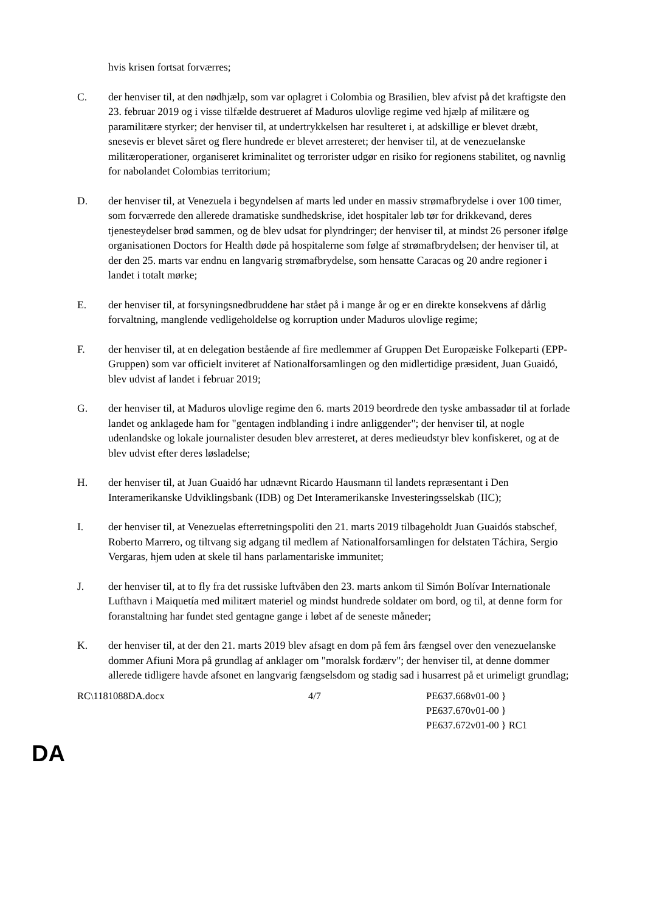hvis krisen fortsat forværres;
C. der henviser til, at den nødhjælp, som var oplagret i Colombia og Brasilien, blev afvist på det kraftigste den 23. februar 2019 og i visse tilfælde destrueret af Maduros ulovlige regime ved hjælp af militære og paramilitære styrker; der henviser til, at undertrykkelsen har resulteret i, at adskillige er blevet dræbt, snesevis er blevet såret og flere hundrede er blevet arresteret; der henviser til, at de venezuelanske militæroperationer, organiseret kriminalitet og terrorister udgør en risiko for regionens stabilitet, og navnlig for nabolandet Colombias territorium;
D. der henviser til, at Venezuela i begyndelsen af marts led under en massiv strømafbrydelse i over 100 timer, som forværrede den allerede dramatiske sundhedskrise, idet hospitaler løb tør for drikkevand, deres tjenesteydelser brød sammen, og de blev udsat for plyndringer; der henviser til, at mindst 26 personer ifølge organisationen Doctors for Health døde på hospitalerne som følge af strømafbrydelsen; der henviser til, at der den 25. marts var endnu en langvarig strømafbrydelse, som hensatte Caracas og 20 andre regioner i landet i totalt mørke;
E. der henviser til, at forsyningsnedbruddene har stået på i mange år og er en direkte konsekvens af dårlig forvaltning, manglende vedligeholdelse og korruption under Maduros ulovlige regime;
F. der henviser til, at en delegation bestående af fire medlemmer af Gruppen Det Europæiske Folkeparti (EPP-Gruppen) som var officielt inviteret af Nationalforsamlingen og den midlertidige præsident, Juan Guaidó, blev udvist af landet i februar 2019;
G. der henviser til, at Maduros ulovlige regime den 6. marts 2019 beordrede den tyske ambassadør til at forlade landet og anklagede ham for "gentagen indblanding i indre anliggender"; der henviser til, at nogle udenlandske og lokale journalister desuden blev arresteret, at deres medieudstyr blev konfiskeret, og at de blev udvist efter deres løsladelse;
H. der henviser til, at Juan Guaidó har udnævnt Ricardo Hausmann til landets repræsentant i Den Interamerikanske Udviklingsbank (IDB) og Det Interamerikanske Investeringsselskab (IIC);
I. der henviser til, at Venezuelas efterretningspoliti den 21. marts 2019 tilbageholdt Juan Guaidós stabschef, Roberto Marrero, og tiltvang sig adgang til medlem af Nationalforsamlingen for delstaten Táchira, Sergio Vergaras, hjem uden at skele til hans parlamentariske immunitet;
J. der henviser til, at to fly fra det russiske luftvåben den 23. marts ankom til Simón Bolívar Internationale Lufthavn i Maiquetía med militært materiel og mindst hundrede soldater om bord, og til, at denne form for foranstaltning har fundet sted gentagne gange i løbet af de seneste måneder;
K. der henviser til, at der den 21. marts 2019 blev afsagt en dom på fem års fængsel over den venezuelanske dommer Afiuni Mora på grundlag af anklager om "moralsk fordærv"; der henviser til, at denne dommer allerede tidligere havde afsonet en langvarig fængselsdom og stadig sad i husarrest på et urimeligt grundlag;
RC\1181088DA.docx 4/7 PE637.668v01-00 }
PE637.670v01-00 }
PE637.672v01-00 } RC1
DA